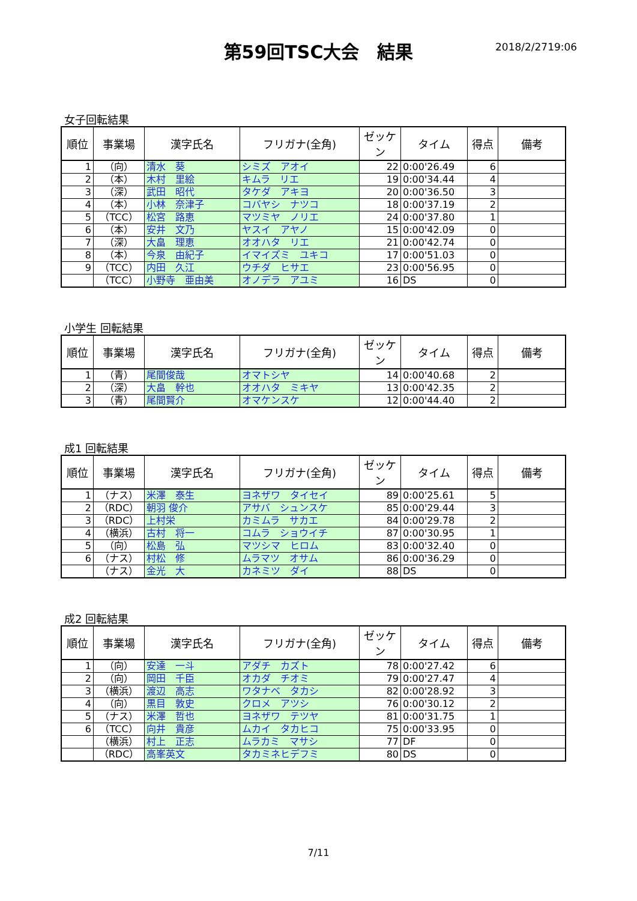第59回TSC大会　結果 2018/2/2719:06
女子回転結果
| 順位 | 事業場 | 漢字氏名 | フリガナ(全角) | ゼッケン | タイム | 得点 | 備考 |
| --- | --- | --- | --- | --- | --- | --- | --- |
| 1 | （向） | 清水 葵 | シミズ アオイ | 22 | 0:00'26.49 | 6 | |
| 2 | （本） | 木村 里絵 | キムラ リエ | 19 | 0:00'34.44 | 4 | |
| 3 | （深） | 武田 昭代 | タケダ アキヨ | 20 | 0:00'36.50 | 3 | |
| 4 | （本） | 小林 奈津子 | コバヤシ ナツコ | 18 | 0:00'37.19 | 2 | |
| 5 | （TCC） | 松宮 路恵 | マツミヤ ノリエ | 24 | 0:00'37.80 | 1 | |
| 6 | （本） | 安井 文乃 | ヤスイ アヤノ | 15 | 0:00'42.09 | 0 | |
| 7 | （深） | 大畠 理恵 | オオハタ リエ | 21 | 0:00'42.74 | 0 | |
| 8 | （本） | 今泉 由紀子 | イマイズミ ユキコ | 17 | 0:00'51.03 | 0 | |
| 9 | （TCC） | 内田 久江 | ウチダ ヒサエ | 23 | 0:00'56.95 | 0 | |
| | （TCC） | 小野寺 亜由美 | オノデラ アユミ | 16 | DS | 0 | |
小学生 回転結果
| 順位 | 事業場 | 漢字氏名 | フリガナ(全角) | ゼッケン | タイム | 得点 | 備考 |
| --- | --- | --- | --- | --- | --- | --- | --- |
| 1 | （青） | 尾間俊哉 | オマトシヤ | 14 | 0:00'40.68 | 2 | |
| 2 | （深） | 大畠 幹也 | オオハタ ミキヤ | 13 | 0:00'42.35 | 2 | |
| 3 | （青） | 尾間賢介 | オマケンスケ | 12 | 0:00'44.40 | 2 | |
成1 回転結果
| 順位 | 事業場 | 漢字氏名 | フリガナ(全角) | ゼッケン | タイム | 得点 | 備考 |
| --- | --- | --- | --- | --- | --- | --- | --- |
| 1 | （ナス） | 米澤 泰生 | ヨネザワ タイセイ | 89 | 0:00'25.61 | 5 | |
| 2 | （RDC） | 朝羽 俊介 | アサバ シュンスケ | 85 | 0:00'29.44 | 3 | |
| 3 | （RDC） | 上村栄 | カミムラ サカエ | 84 | 0:00'29.78 | 2 | |
| 4 | （横浜） | 古村 将一 | コムラ ショウイチ | 87 | 0:00'30.95 | 1 | |
| 5 | （向） | 松島 弘 | マツシマ ヒロム | 83 | 0:00'32.40 | 0 | |
| 6 | （ナス） | 村松 修 | ムラマツ オサム | 86 | 0:00'36.29 | 0 | |
| | （ナス） | 金光 大 | カネミツ ダイ | 88 | DS | 0 | |
成2 回転結果
| 順位 | 事業場 | 漢字氏名 | フリガナ(全角) | ゼッケン | タイム | 得点 | 備考 |
| --- | --- | --- | --- | --- | --- | --- | --- |
| 1 | （向） | 安達 一斗 | アダチ カズト | 78 | 0:00'27.42 | 6 | |
| 2 | （向） | 岡田 千臣 | オカダ チオミ | 79 | 0:00'27.47 | 4 | |
| 3 | （横浜） | 渡辺 高志 | ワタナベ タカシ | 82 | 0:00'28.92 | 3 | |
| 4 | （向） | 黒目 敦史 | クロメ アツシ | 76 | 0:00'30.12 | 2 | |
| 5 | （ナス） | 米澤 哲也 | ヨネザワ テツヤ | 81 | 0:00'31.75 | 1 | |
| 6 | （TCC） | 向井 貴彦 | ムカイ タカヒコ | 75 | 0:00'33.95 | 0 | |
| | （横浜） | 村上 正志 | ムラカミ マサシ | 77 | DF | 0 | |
| | （RDC） | 高峯英文 | タカミネヒデフミ | 80 | DS | 0 | |
7/11